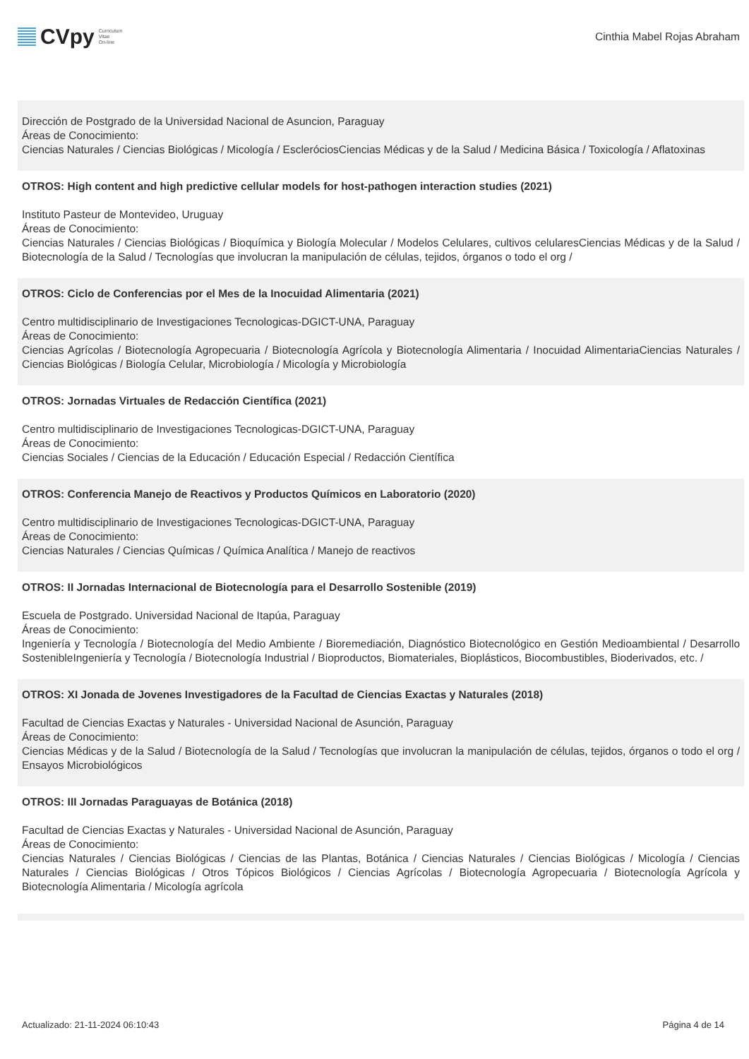CVpy Curriculum
Vitae
On-line
Cinthia Mabel Rojas Abraham
Dirección de Postgrado de la Universidad Nacional de Asuncion, Paraguay
Áreas de Conocimiento:
Ciencias Naturales / Ciencias Biológicas / Micología / EscleróciosCiencias Médicas y de la Salud / Medicina Básica / Toxicología / Aflatoxinas
OTROS: High content and high predictive cellular models for host-pathogen interaction studies (2021)
Instituto Pasteur de Montevideo, Uruguay
Áreas de Conocimiento:
Ciencias Naturales / Ciencias Biológicas / Bioquímica y Biología Molecular / Modelos Celulares, cultivos celularesCiencias Médicas y de la Salud / Biotecnología de la Salud / Tecnologías que involucran la manipulación de células, tejidos, órganos o todo el org /
OTROS: Ciclo de Conferencias por el Mes de la Inocuidad Alimentaria (2021)
Centro multidisciplinario de Investigaciones Tecnologicas-DGICT-UNA, Paraguay
Áreas de Conocimiento:
Ciencias Agrícolas / Biotecnología Agropecuaria / Biotecnología Agrícola y Biotecnología Alimentaria / Inocuidad AlimentariaCiencias Naturales / Ciencias Biológicas / Biología Celular, Microbiología / Micología y Microbiología
OTROS: Jornadas Virtuales de Redacción Científica (2021)
Centro multidisciplinario de Investigaciones Tecnologicas-DGICT-UNA, Paraguay
Áreas de Conocimiento:
Ciencias Sociales / Ciencias de la Educación / Educación Especial / Redacción Científica
OTROS: Conferencia Manejo de Reactivos y Productos Químicos en Laboratorio (2020)
Centro multidisciplinario de Investigaciones Tecnologicas-DGICT-UNA, Paraguay
Áreas de Conocimiento:
Ciencias Naturales / Ciencias Químicas / Química Analítica / Manejo de reactivos
OTROS: II Jornadas Internacional de Biotecnología para el Desarrollo Sostenible (2019)
Escuela de Postgrado. Universidad Nacional de Itapúa, Paraguay
Áreas de Conocimiento:
Ingeniería y Tecnología / Biotecnología del Medio Ambiente / Bioremediación, Diagnóstico Biotecnológico en Gestión Medioambiental / Desarrollo SostenibleIngeniería y Tecnología / Biotecnología Industrial / Bioproductos, Biomateriales, Bioplásticos, Biocombustibles, Bioderivados, etc. /
OTROS: XI Jonada de Jovenes Investigadores de la Facultad de Ciencias Exactas y Naturales (2018)
Facultad de Ciencias Exactas y Naturales - Universidad Nacional de Asunción, Paraguay
Áreas de Conocimiento:
Ciencias Médicas y de la Salud / Biotecnología de la Salud / Tecnologías que involucran la manipulación de células, tejidos, órganos o todo el org / Ensayos Microbiológicos
OTROS: III Jornadas Paraguayas de Botánica (2018)
Facultad de Ciencias Exactas y Naturales - Universidad Nacional de Asunción, Paraguay
Áreas de Conocimiento:
Ciencias Naturales / Ciencias Biológicas / Ciencias de las Plantas, Botánica / Ciencias Naturales / Ciencias Biológicas / Micología / Ciencias Naturales / Ciencias Biológicas / Otros Tópicos Biológicos / Ciencias Agrícolas / Biotecnología Agropecuaria / Biotecnología Agrícola y Biotecnología Alimentaria / Micología agrícola
Actualizado: 21-11-2024 06:10:43 Página 4 de 14